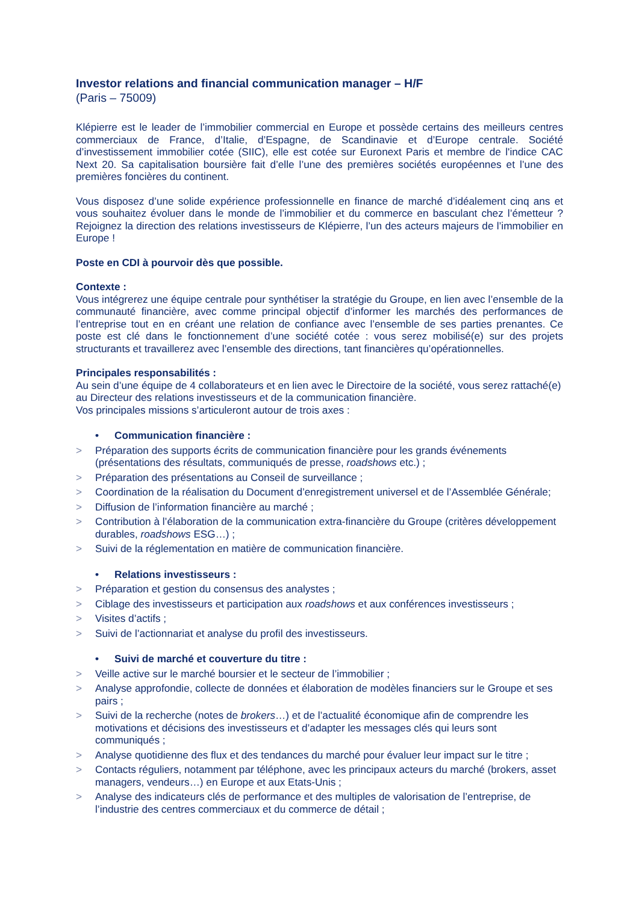Investor relations and financial communication manager – H/F
(Paris – 75009)
Klépierre est le leader de l’immobilier commercial en Europe et possède certains des meilleurs centres commerciaux de France, d’Italie, d’Espagne, de Scandinavie et d’Europe centrale. Société d’investissement immobilier cotée (SIIC), elle est cotée sur Euronext Paris et membre de l'indice CAC Next 20. Sa capitalisation boursière fait d’elle l’une des premières sociétés européennes et l’une des premières foncières du continent.
Vous disposez d’une solide expérience professionnelle en finance de marché d’idéalement cinq ans et vous souhaitez évoluer dans le monde de l’immobilier et du commerce en basculant chez l’émetteur ? Rejoignez la direction des relations investisseurs de Klépierre, l’un des acteurs majeurs de l’immobilier en Europe !
Poste en CDI à pourvoir dès que possible.
Contexte :
Vous intégrerez une équipe centrale pour synthétiser la stratégie du Groupe, en lien avec l’ensemble de la communauté financière, avec comme principal objectif d’informer les marchés des performances de l’entreprise tout en en créant une relation de confiance avec l’ensemble de ses parties prenantes. Ce poste est clé dans le fonctionnement d’une société cotée : vous serez mobilisé(e) sur des projets structurants et travaillerez avec l’ensemble des directions, tant financières qu’opérationnelles.
Principales responsabilités :
Au sein d’une équipe de 4 collaborateurs et en lien avec le Directoire de la société, vous serez rattaché(e) au Directeur des relations investisseurs et de la communication financière.
Vos principales missions s’articuleront autour de trois axes :
• Communication financière :
> Préparation des supports écrits de communication financière pour les grands événements (présentations des résultats, communiqués de presse, roadshows etc.) ;
> Préparation des présentations au Conseil de surveillance ;
> Coordination de la réalisation du Document d’enregistrement universel et de l’Assemblée Générale;
> Diffusion de l’information financière au marché ;
> Contribution à l’élaboration de la communication extra-financière du Groupe (critères développement durables, roadshows ESG…) ;
> Suivi de la réglementation en matière de communication financière.
• Relations investisseurs :
> Préparation et gestion du consensus des analystes ;
> Ciblage des investisseurs et participation aux roadshows et aux conférences investisseurs ;
> Visites d’actifs ;
> Suivi de l’actionnariat et analyse du profil des investisseurs.
• Suivi de marché et couverture du titre :
> Veille active sur le marché boursier et le secteur de l’immobilier ;
> Analyse approfondie, collecte de données et élaboration de modèles financiers sur le Groupe et ses pairs ;
> Suivi de la recherche (notes de brokers…) et de l’actualité économique afin de comprendre les motivations et décisions des investisseurs et d’adapter les messages clés qui leurs sont communiqués ;
> Analyse quotidienne des flux et des tendances du marché pour évaluer leur impact sur le titre ;
> Contacts réguliers, notamment par téléphone, avec les principaux acteurs du marché (brokers, asset managers, vendeurs…) en Europe et aux Etats-Unis ;
> Analyse des indicateurs clés de performance et des multiples de valorisation de l’entreprise, de l’industrie des centres commerciaux et du commerce de détail ;